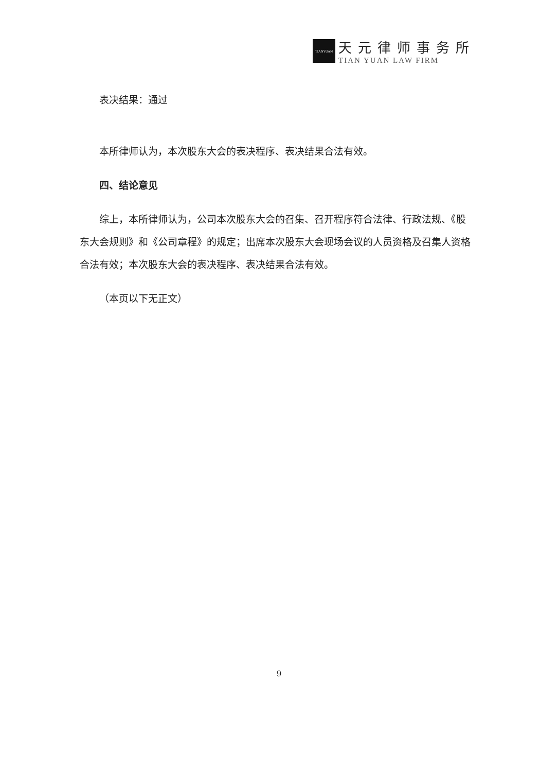TIANYUAN
天元律师事务所
TIAN YUAN LAW FIRM
表决结果：通过
本所律师认为，本次股东大会的表决程序、表决结果合法有效。
四、结论意见
综上，本所律师认为，公司本次股东大会的召集、召开程序符合法律、行政法规、《股东大会规则》和《公司章程》的规定；出席本次股东大会现场会议的人员资格及召集人资格合法有效；本次股东大会的表决程序、表决结果合法有效。
（本页以下无正文）
9